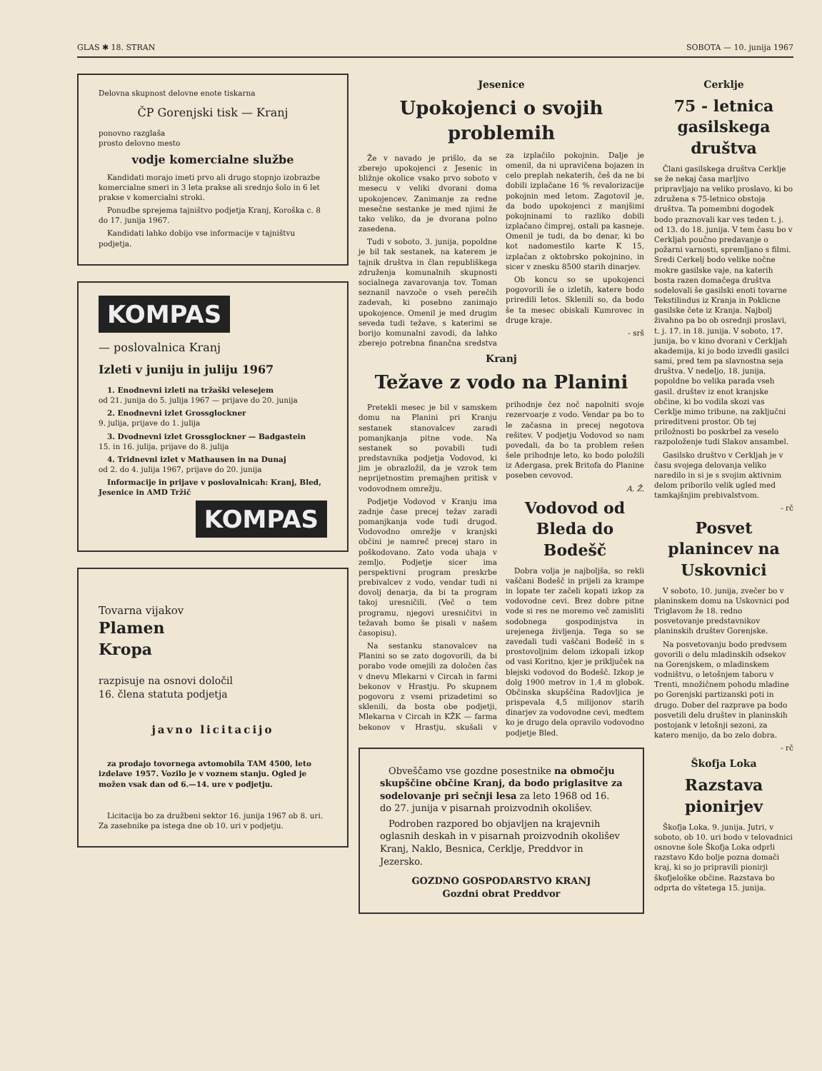GLAS ✱ 18. STRAN SOBOTA — 10. junija 1967
Delovna skupnost delovne enote tiskarna
ČP Gorenjski tisk — Kranj
ponovno razglaša
prosto delovno mesto
vodje komercialne službe
Kandidati morajo imeti prvo ali drugo stopnjo izobrazbe komercialne smeri in 3 leta prakse ali srednjo šolo in 6 let prakse v komercialni stroki.
Ponudbe sprejema tajništvo podjetja Kranj, Koroška c. 8 do 17. junija 1967.
Kandidati lahko dobijo vse informacije v tajništvu podjetja.
KOMPAS
— poslovalnica Kranj
Izleti v juniju in juliju 1967
1. Enodnevni izleti na tržaški velesejem
od 21. junija do 5. julija 1967 — prijave do 20. junija
2. Enodnevni izlet Grossglockner
9. julija, prijave do 1. julija
3. Dvodnevni izlet Grossglockner — Badgastein
15. in 16. julija, prijave do 8. julija
4. Tridnevni izlet v Mathausen in na Dunaj
od 2. do 4. julija 1967, prijave do 20. junija
Informacije in prijave v poslovalnicah: Kranj, Bled, Jesenice in AMD Tržič
KOMPAS
Tovarna vijakov
Plamen
Kropa
razpisuje na osnovi določil
16. člena statuta podjetja
javno licitacijo
za prodajo tovornega avtomobila TAM 4500, leto izdelave 1957. Vozilo je v voznem stanju. Ogled je možen vsak dan od 6.—14. ure v podjetju.
Licitacija bo za družbeni sektor 16. junija 1967 ob 8. uri. Za zasebnike pa istega dne ob 10. uri v podjetju.
Jesenice
Upokojenci o svojih problemih
Že v navado je prišlo, da se zberejo upokojenci z Jesenic in bližnje okolice vsako prvo soboto v mesecu v veliki dvorani doma upokojencev. Zanimanje za redne mesečne sestanke je med njimi že tako veliko, da je dvorana polno zasedena.
Tudi v soboto, 3. junija, popoldne je bil tak sestanek, na katerem je tajnik društva in član republiškega združenja komunalnih skupnosti socialnega zavarovanja tov. Toman seznanil navzoče o vseh perečih zadevah, ki posebno zanimajo upokojence. Omenil je med drugim seveda tudi težave, s katerimi se borijo komunalni zavodi, da lahko zberejo potrebna finančna sredstva za izplačilo pokojnin. Dalje je omenil, da ni upravičena bojazen in celo preplah nekaterih, češ da ne bi dobili izplačane 16 % revalorizacije pokojnin med letom. Zagotovil je, da bodo upokojenci z manjšimi pokojninami to razliko dobili izplačano čimprej, ostali pa kasneje. Omenil je tudi, da bo denar, ki bo kot nadomestilo karte K 15, izplačan z oktobrsko pokojnino, in sicer v znesku 8500 starih dinarjev.
Ob koncu so se upokojenci pogovorili še o izletih, katere bodo priredili letos. Sklenili so, da bodo še ta mesec obiskali Kumrovec in druge kraje.
- srš
Kranj
Težave z vodo na Planini
Pretekli mesec je bil v samskem domu na Planini pri Kranju sestanek stanovalcev zaradi pomanjkanja pitne vode. Na sestanek so povabili tudi predstavnika podjetja Vodovod, ki jim je obrazložil, da je vzrok tem neprijetnostim premajhen pritisk v vodovodnem omrežju.
Podjetje Vodovod v Kranju ima zadnje čase precej težav zaradi pomanjkanja vode tudi drugod. Vodovodno omrežje v kranjski občini je namreč precej staro in poškodovano. Zato voda uhaja v zemljo. Podjetje sicer ima perspektivni program preskrbe prebivalcev z vodo, vendar tudi ni dovolj denarja, da bi ta program takoj uresničili. (Več o tem programu, njegovi uresničitvi in težavah bomo še pisali v našem časopisu).
Na sestanku stanovalcev na Planini so se zato dogovorili, da bi porabo vode omejili za določen čas v dnevu Mlekarni v Circah in farmi bekonov v Hrastju. Po skupnem pogovoru z vsemi prizadetimi so sklenili, da bosta obe podjetji, Mlekarna v Circah in KŽK — farma bekonov v Hrastju, skušali v prihodnje čez noč napolniti svoje rezervoarje z vodo. Vendar pa bo to le začasna in precej negotova rešitev. V podjetju Vodovod so nam povedali, da bo ta problem rešen šele prihodnje leto, ko bodo položili iz Adergasa, prek Britofa do Planine poseben cevovod.
A. Ž.
Vodovod od Bleda do Bodešč
Dobra volja je najboljša, so rekli vaščani Bodešč in prijeli za krampe in lopate ter začeli kopati izkop za vodovodne cevi. Brez dobre pitne vode si res ne moremo več zamisliti sodobnega gospodinjstva in urejenega življenja. Tega so se zavedali tudi vaščani Bodešč in s prostovoljnim delom izkopali izkop od vasi Koritno, kjer je priključek na blejski vodovod do Bodešč. Izkop je dolg 1900 metrov in 1,4 m globok. Občinska skupščina Radovljica je prispevala 4,5 milijonov starih dinarjev za vodovodne cevi, medtem ko je drugo dela opravilo vodovodno podjetje Bled.
Obveščamo vse gozdne posestnike na območju skupščine občine Kranj, da bodo priglasitve za sodelovanje pri sečnji lesa za leto 1968 od 16. do 27. junija v pisarnah proizvodnih okolišev.
Podroben razpored bo objavljen na krajevnih oglasnih deskah in v pisarnah proizvodnih okolišev Kranj, Naklo, Besnica, Cerklje, Preddvor in Jezersko.
GOZDNO GOSPODARSTVO KRANJ
Gozdni obrat Preddvor
Cerklje
75 - letnica gasilskega društva
Člani gasilskega društva Cerklje se že nekaj časa marljivo pripravljajo na veliko proslavo, ki bo združena s 75-letnico obstoja društva. Ta pomembni dogodek bodo praznovali kar ves teden t. j. od 13. do 18. junija. V tem času bo v Cerkljah poučno predavanje o požarni varnosti, spremljano s filmi. Sredi Cerkelj bodo velike nočne mokre gasilske vaje, na katerih bosta razen domačega društva sodelovali še gasilski enoti tovarne Tekstilindus iz Kranja in Poklicne gasilske čete iz Kranja. Najbolj živahno pa bo ob osrednji proslavi, t. j. 17. in 18. junija. V soboto, 17. junija, bo v kino dvorani v Cerkljah akademija, ki jo bodo izvedli gasilci sami, pred tem pa slavnostna seja društva. V nedeljo, 18. junija, popoldne bo velika parada vseh gasil. društev iz enot kranjske občine, ki bo vodila skozi vas Cerklje mimo tribune, na zaključni prireditveni prostor. Ob tej priložnosti bo poskrbel za veselo razpoloženje tudi Slakov ansambel.
Gasilsko društvo v Cerkljah je v času svojega delovanja veliko naredilo in si je s svojim aktivnim delom priborilo velik ugled med tamkajšnjim prebivalstvom.
- rč
Posvet planincev na Uskovnici
V soboto, 10. junija, zvečer bo v planinskem domu na Uskovnici pod Triglavom že 18. redno posvetovanje predstavnikov planinskih društev Gorenjske.
Na posvetovanju bodo predvsem govorili o delu mladinskih odsekov na Gorenjskem, o mladinskem vodništvu, o letošnjem taboru v Trenti, množičnem pohodu mladine po Gorenjski partizanski poti in drugo. Dober del razprave pa bodo posvetili delu društev in planinskih postojank v letošnji sezoni, za katero menijo, da bo zelo dobra.
- rč
Škofja Loka
Razstava pionirjev
Škofja Loka, 9. junija. Jutri, v soboto, ob 10. uri bodo v telovadnici osnovne šole Škofja Loka odprli razstavo Kdo bolje pozna domači kraj, ki so jo pripravili pionirji škofjeloške občine. Razstava bo odprta do vštetega 15. junija.